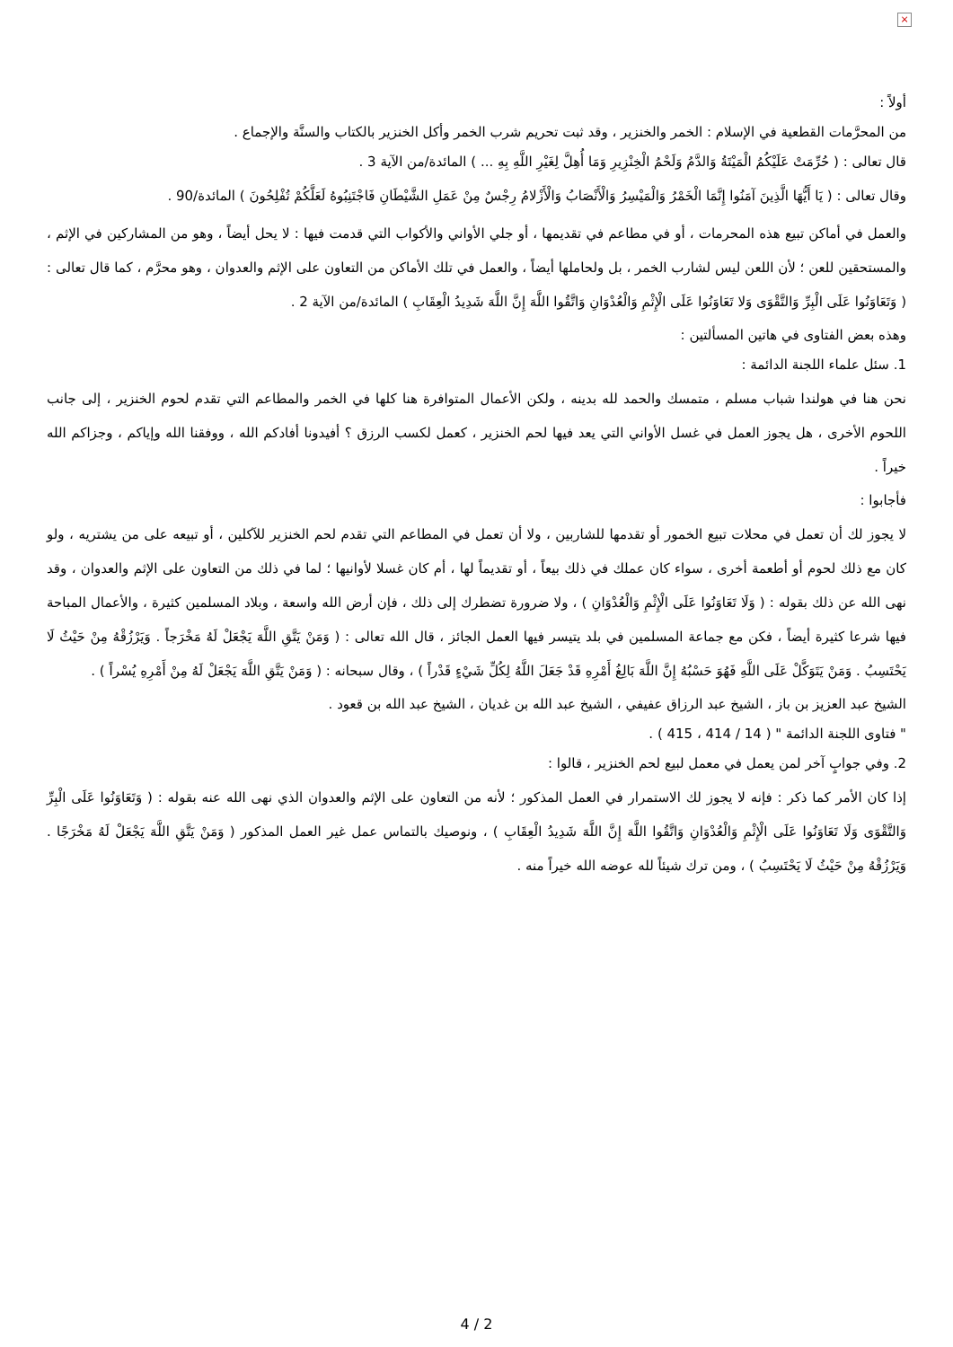×
أولاً :
من المحرَّمات القطعية في الإسلام : الخمر والخنزير ، وقد ثبت تحريم شرب الخمر وأكل الخنزير بالكتاب والسنَّة والإجماع .
قال تعالى : ( حُرِّمَتْ عَلَيْكُمُ الْمَيْتَةُ وَالدَّمُ وَلَحْمُ الْخِنْزِيرِ وَمَا أُهِلَّ لِغَيْرِ اللَّهِ بِهِ ... ) المائدة/من الآية 3 .
وقال تعالى : ( يَا أَيُّهَا الَّذِينَ آمَنُوا إِنَّمَا الْخَمْرُ وَالْمَيْسِرُ وَالْأَنْصَابُ وَالْأَزْلامُ رِجْسٌ مِنْ عَمَلِ الشَّيْطَانِ فَاجْتَنِبُوهُ لَعَلَّكُمْ تُفْلِحُونَ ) المائدة/90 .
والعمل في أماكن تبيع هذه المحرمات ، أو في مطاعم في تقديمها ، أو جلي الأواني والأكواب التي قدمت فيها : لا يحل أيضاً ، وهو من المشاركين في الإثم ، والمستحقين للعن ؛ لأن اللعن ليس لشارب الخمر ، بل ولحاملها أيضاً ، والعمل في تلك الأماكن من التعاون على الإثم والعدوان ، وهو محرَّم ، كما قال تعالى : ( وَتَعَاوَنُوا عَلَى الْبِرِّ وَالتَّقْوَى وَلا تَعَاوَنُوا عَلَى الْإِثْمِ وَالْعُدْوَانِ وَاتَّقُوا اللَّهَ إِنَّ اللَّهَ شَدِيدُ الْعِقَابِ ) المائدة/من الآية 2 .
وهذه بعض الفتاوى في هاتين المسألتين :
1. سئل علماء اللجنة الدائمة :
نحن هنا في هولندا شباب مسلم ، متمسك والحمد لله بدينه ، ولكن الأعمال المتوافرة هنا كلها في الخمر والمطاعم التي تقدم لحوم الخنزير ، إلى جانب اللحوم الأخرى ، هل يجوز العمل في غسل الأواني التي يعد فيها لحم الخنزير ، كعمل لكسب الرزق ؟ أفيدونا أفادكم الله ، ووفقنا الله وإياكم ، وجزاكم الله خيراً .
فأجابوا :
لا يجوز لك أن تعمل في محلات تبيع الخمور أو تقدمها للشاربين ، ولا أن تعمل في المطاعم التي تقدم لحم الخنزير للآكلين ، أو تبيعه على من يشتريه ، ولو كان مع ذلك لحوم أو أطعمة أخرى ، سواء كان عملك في ذلك بيعاً ، أو تقديماً لها ، أم كان غسلا لأوانيها ؛ لما في ذلك من التعاون على الإثم والعدوان ، وقد نهى الله عن ذلك بقوله : ( وَلَا تَعَاوَنُوا عَلَى الْإِثْمِ وَالْعُدْوَانِ ) ، ولا ضرورة تضطرك إلى ذلك ، فإن أرض الله واسعة ، وبلاد المسلمين كثيرة ، والأعمال المباحة فيها شرعا كثيرة أيضاً ، فكن مع جماعة المسلمين في بلد يتيسر فيها العمل الجائز ، قال الله تعالى : ( وَمَنْ يَتَّقِ اللَّهَ يَجْعَلْ لَهُ مَخْرَجاً . وَيَرْزُقْهُ مِنْ حَيْثُ لَا يَحْتَسِبُ . وَمَنْ يَتَوَكَّلْ عَلَى اللَّهِ فَهُوَ حَسْبُهُ إِنَّ اللَّهَ بَالِغُ أَمْرِهِ قَدْ جَعَلَ اللَّهُ لِكُلِّ شَيْءٍ قَدْراً ) ، وقال سبحانه : ( وَمَنْ يَتَّقِ اللَّهَ يَجْعَلْ لَهُ مِنْ أَمْرِهِ يُسْراً ) .
الشيخ عبد العزيز بن باز ، الشيخ عبد الرزاق عفيفي ، الشيخ عبد الله بن غديان ، الشيخ عبد الله بن قعود .
" فتاوى اللجنة الدائمة " ( 14 / 414 ، 415 ) .
2. وفي جوابٍ آخر لمن يعمل في معمل لبيع لحم الخنزير ، قالوا :
إذا كان الأمر كما ذكر : فإنه لا يجوز لك الاستمرار في العمل المذكور ؛ لأنه من التعاون على الإثم والعدوان الذي نهى الله عنه بقوله : ( وَتَعَاوَنُوا عَلَى الْبِرِّ وَالتَّقْوَى وَلَا تَعَاوَنُوا عَلَى الْإِثْمِ وَالْعُدْوَانِ وَاتَّقُوا اللَّهَ إِنَّ اللَّهَ شَدِيدُ الْعِقَابِ ) ، ونوصيك بالتماس عمل غير العمل المذكور ( وَمَنْ يَتَّقِ اللَّهَ يَجْعَلْ لَهُ مَخْرَجًا . وَيَرْزُقْهُ مِنْ حَيْثُ لَا يَحْتَسِبُ ) ، ومن ترك شيئاً لله عوضه الله خيراً منه .
4 / 2